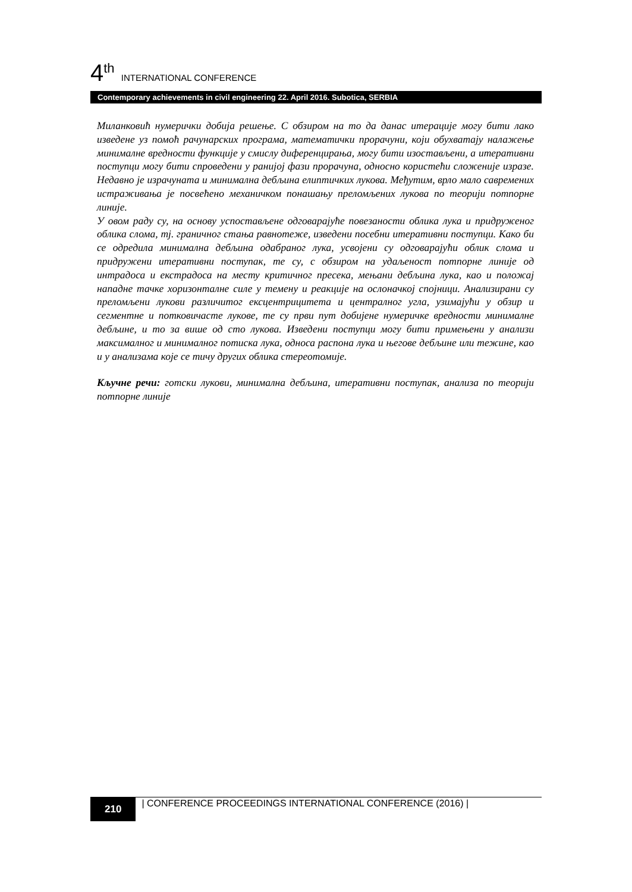4<sup>th</sup> INTERNATIONAL CONFERENCE
Contemporary achievements in civil engineering 22. April 2016. Subotica, SERBIA
Миланковић нумерички добија решење. С обзиром на то да данас итерације могу бити лако изведене уз помоћ рачунарских програма, математички прорачуни, који обухватају налажење минималне вредности функције у смислу диференцирања, могу бити изостављени, а итеративни поступци могу бити спроведени у ранијој фази прорачуна, односно користећи сложеније изразе. Недавно је израчуната и минимална дебљина елиптичких лукова. Међутим, врло мало савремених истраживања је посвећено механичком понашању преломљених лукова по теорији потпорне линије.
У овом раду су, на основу успостављене одговарајуће повезаности облика лука и придруженог облика слома, тј. граничног стања равнотеже, изведени посебни итеративни поступци. Како би се одредила минимална дебљина одабраног лука, усвојени су одговарајући облик слома и придружени итеративни поступак, те су, с обзиром на удаљеност потпорне линије од интрадоса и екстрадоса на месту критичног пресека, мењани дебљина лука, као и положај нападне тачке хоризонталне силе у темену и реакције на ослоначкој спојници. Анализирани су преломљени лукови различитог ексцентрицитета и централног угла, узимајући у обзир и сегментне и потковичасте лукове, те су први пут добијене нумеричке вредности минималне дебљине, и то за више од сто лукова. Изведени поступци могу бити примењени у анализи максималног и минималног потиска лука, односа распона лука и његове дебљине или тежине, као и у анализама које се тичу других облика стереотомије.
Кључне речи: готски лукови, минимална дебљина, итеративни поступак, анализа по теорији потпорне линије
210
| CONFERENCE PROCEEDINGS INTERNATIONAL CONFERENCE (2016) |